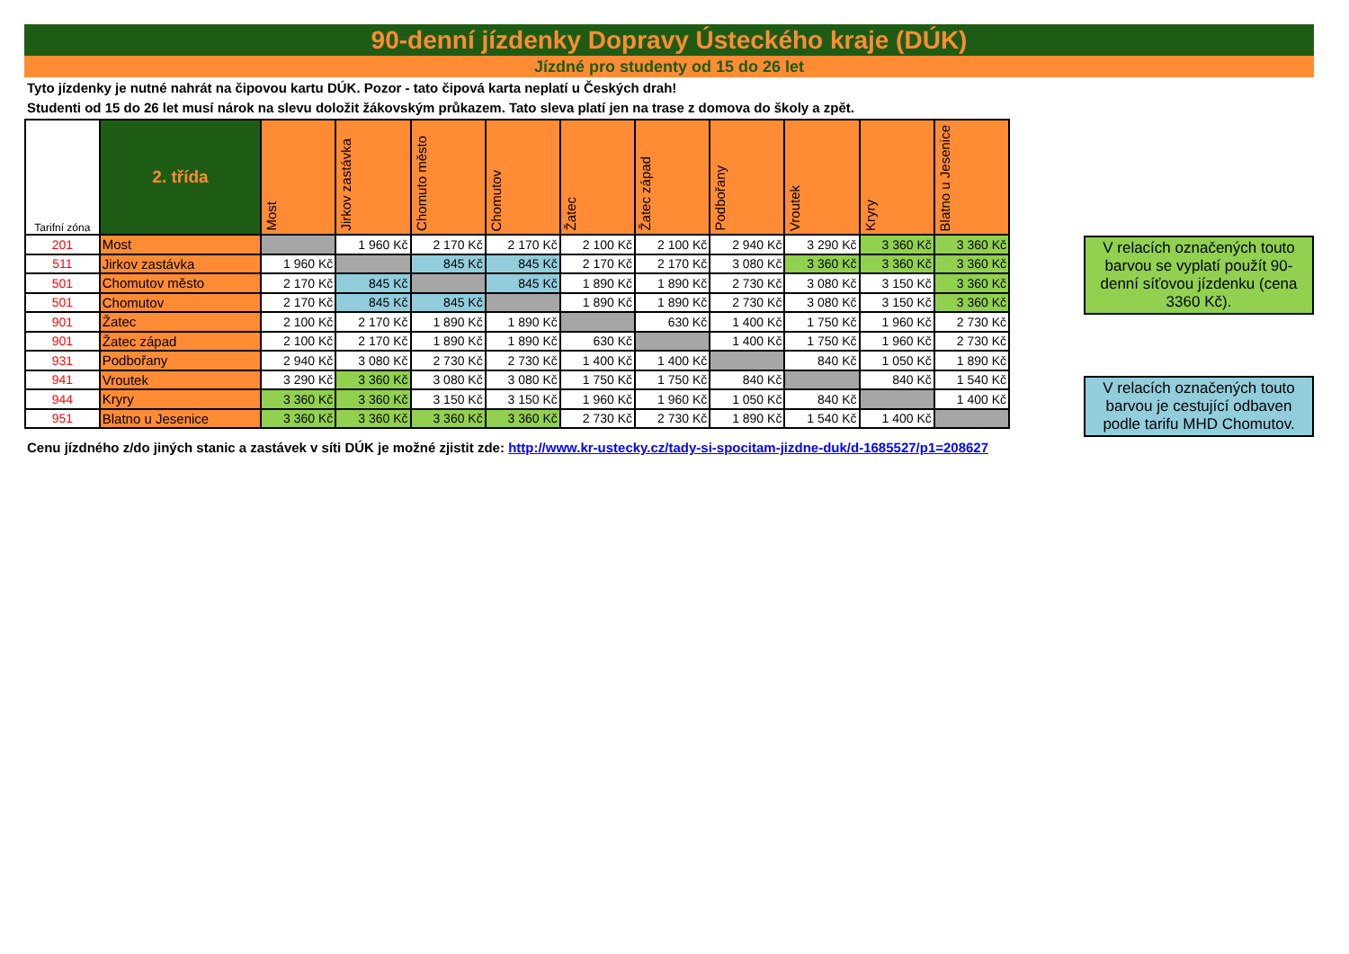90-denní jízdenky Dopravy Ústeckého kraje (DÚK)
Jízdné pro studenty od 15 do 26 let
Tyto jízdenky je nutné nahrát na čipovou kartu DÚK. Pozor - tato čipová karta neplatí u Českých drah!
Studenti od 15 do 26 let musí nárok na slevu doložit žákovským průkazem. Tato sleva platí jen na trase z domova do školy a zpět.
| Tarifní zóna | 2. třída | Most | Jirkov zastávka | Chomuto město | Chomutov | Žatec | Žatec západ | Podbořany | Vroutek | Kryry | Blatno u Jesenice |
| --- | --- | --- | --- | --- | --- | --- | --- | --- | --- | --- | --- |
| 201 | Most | | 1 960 Kč | 2 170 Kč | 2 170 Kč | 2 100 Kč | 2 100 Kč | 2 940 Kč | 3 290 Kč | 3 360 Kč | 3 360 Kč |
| 511 | Jirkov zastávka | 1 960 Kč | | 845 Kč | 845 Kč | 2 170 Kč | 2 170 Kč | 3 080 Kč | 3 360 Kč | 3 360 Kč | 3 360 Kč |
| 501 | Chomutov město | 2 170 Kč | 845 Kč | | 845 Kč | 1 890 Kč | 1 890 Kč | 2 730 Kč | 3 080 Kč | 3 150 Kč | 3 360 Kč |
| 501 | Chomutov | 2 170 Kč | 845 Kč | 845 Kč | | 1 890 Kč | 1 890 Kč | 2 730 Kč | 3 080 Kč | 3 150 Kč | 3 360 Kč |
| 901 | Žatec | 2 100 Kč | 2 170 Kč | 1 890 Kč | 1 890 Kč | | 630 Kč | 1 400 Kč | 1 750 Kč | 1 960 Kč | 2 730 Kč |
| 901 | Žatec západ | 2 100 Kč | 2 170 Kč | 1 890 Kč | 1 890 Kč | 630 Kč | | 1 400 Kč | 1 750 Kč | 1 960 Kč | 2 730 Kč |
| 931 | Podbořany | 2 940 Kč | 3 080 Kč | 2 730 Kč | 2 730 Kč | 1 400 Kč | 1 400 Kč | | 840 Kč | 1 050 Kč | 1 890 Kč |
| 941 | Vroutek | 3 290 Kč | 3 360 Kč | 3 080 Kč | 3 080 Kč | 1 750 Kč | 1 750 Kč | 840 Kč | | 840 Kč | 1 540 Kč |
| 944 | Kryry | 3 360 Kč | 3 360 Kč | 3 150 Kč | 3 150 Kč | 1 960 Kč | 1 960 Kč | 1 050 Kč | 840 Kč | | 1 400 Kč |
| 951 | Blatno u Jesenice | 3 360 Kč | 3 360 Kč | 3 360 Kč | 3 360 Kč | 2 730 Kč | 2 730 Kč | 1 890 Kč | 1 540 Kč | 1 400 Kč | |
V relacích označených touto barvou se vyplatí použít 90-denní síťovou jízdenku (cena 3360 Kč).
V relacích označených touto barvou je cestující odbaven podle tarifu MHD Chomutov.
Cenu jízdného z/do jiných stanic a zastávek v síti DÚK je možné zjistit zde: http://www.kr-ustecky.cz/tady-si-spocitam-jizdne-duk/d-1685527/p1=208627